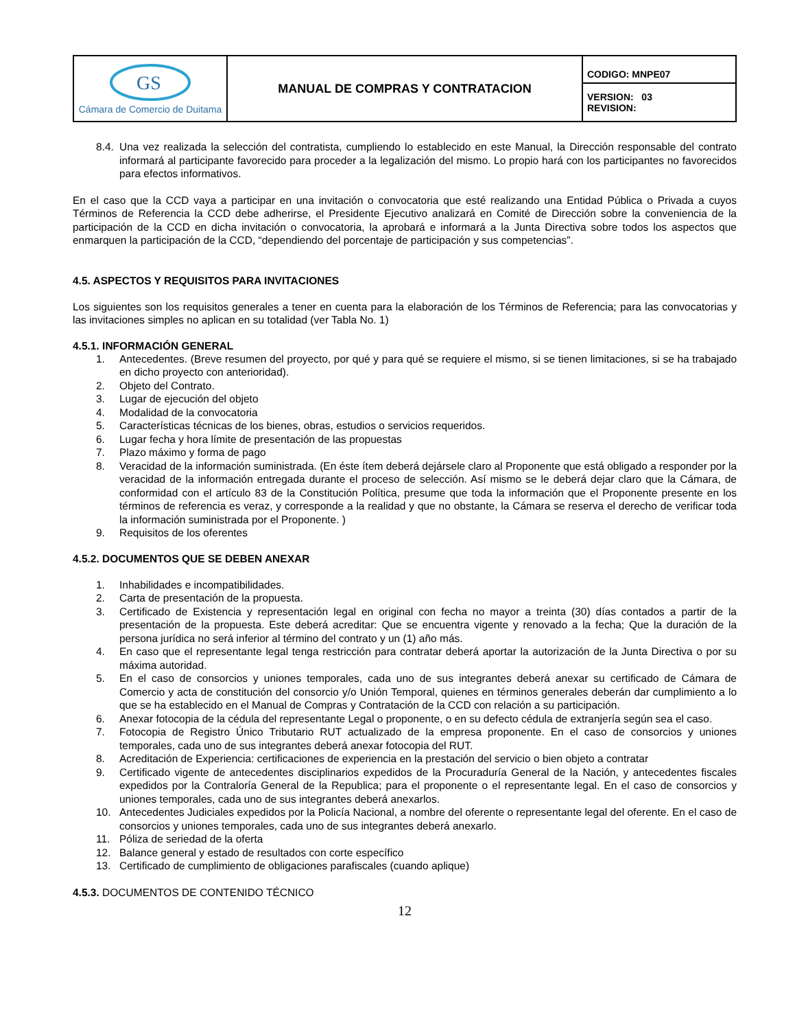| GS Cámara de Comercio de Duitama | MANUAL DE COMPRAS Y CONTRATACION | CODIGO: MNPE07 |
| | | VERSION: 03 REVISION: |
8.4. Una vez realizada la selección del contratista, cumpliendo lo establecido en este Manual, la Dirección responsable del contrato informará al participante favorecido para proceder a la legalización del mismo. Lo propio hará con los participantes no favorecidos para efectos informativos.
En el caso que la CCD vaya a participar en una invitación o convocatoria que esté realizando una Entidad Pública o Privada a cuyos Términos de Referencia la CCD debe adherirse, el Presidente Ejecutivo analizará en Comité de Dirección sobre la conveniencia de la participación de la CCD en dicha invitación o convocatoria, la aprobará e informará a la Junta Directiva sobre todos los aspectos que enmarquen la participación de la CCD, “dependiendo del porcentaje de participación y sus competencias”.
4.5. ASPECTOS Y REQUISITOS PARA INVITACIONES
Los siguientes son los requisitos generales a tener en cuenta para la elaboración de los Términos de Referencia; para las convocatorias y las invitaciones simples no aplican en su totalidad (ver Tabla No. 1)
4.5.1. INFORMACIÓN GENERAL
1. Antecedentes. (Breve resumen del proyecto, por qué y para qué se requiere el mismo, si se tienen limitaciones, si se ha trabajado en dicho proyecto con anterioridad).
2. Objeto del Contrato.
3. Lugar de ejecución del objeto
4. Modalidad de la convocatoria
5. Características técnicas de los bienes, obras, estudios o servicios requeridos.
6. Lugar fecha y hora límite de presentación de las propuestas
7. Plazo máximo y forma de pago
8. Veracidad de la información suministrada. (En éste ítem deberá dejársele claro al Proponente que está obligado a responder por la veracidad de la información entregada durante el proceso de selección. Así mismo se le deberá dejar claro que la Cámara, de conformidad con el artículo 83 de la Constitución Política, presume que toda la información que el Proponente presente en los términos de referencia es veraz, y corresponde a la realidad y que no obstante, la Cámara se reserva el derecho de verificar toda la información suministrada por el Proponente. )
9. Requisitos de los oferentes
4.5.2. DOCUMENTOS QUE SE DEBEN ANEXAR
1. Inhabilidades e incompatibilidades.
2. Carta de presentación de la propuesta.
3. Certificado de Existencia y representación legal en original con fecha no mayor a treinta (30) días contados a partir de la presentación de la propuesta. Este deberá acreditar: Que se encuentra vigente y renovado a la fecha; Que la duración de la persona jurídica no será inferior al término del contrato y un (1) año más.
4. En caso que el representante legal tenga restricción para contratar deberá aportar la autorización de la Junta Directiva o por su máxima autoridad.
5. En el caso de consorcios y uniones temporales, cada uno de sus integrantes deberá anexar su certificado de Cámara de Comercio y acta de constitución del consorcio y/o Unión Temporal, quienes en términos generales deberán dar cumplimiento a lo que se ha establecido en el Manual de Compras y Contratación de la CCD con relación a su participación.
6. Anexar fotocopia de la cédula del representante Legal o proponente, o en su defecto cédula de extranjería según sea el caso.
7. Fotocopia de Registro Único Tributario RUT actualizado de la empresa proponente. En el caso de consorcios y uniones temporales, cada uno de sus integrantes deberá anexar fotocopia del RUT.
8. Acreditación de Experiencia: certificaciones de experiencia en la prestación del servicio o bien objeto a contratar
9. Certificado vigente de antecedentes disciplinarios expedidos de la Procuraduría General de la Nación, y antecedentes fiscales expedidos por la Contraloría General de la Republica; para el proponente o el representante legal. En el caso de consorcios y uniones temporales, cada uno de sus integrantes deberá anexarlos.
10. Antecedentes Judiciales expedidos por la Policía Nacional, a nombre del oferente o representante legal del oferente. En el caso de consorcios y uniones temporales, cada uno de sus integrantes deberá anexarlo.
11. Póliza de seriedad de la oferta
12. Balance general y estado de resultados con corte específico
13. Certificado de cumplimiento de obligaciones parafiscales (cuando aplique)
4.5.3. DOCUMENTOS DE CONTENIDO TÉCNICO
12